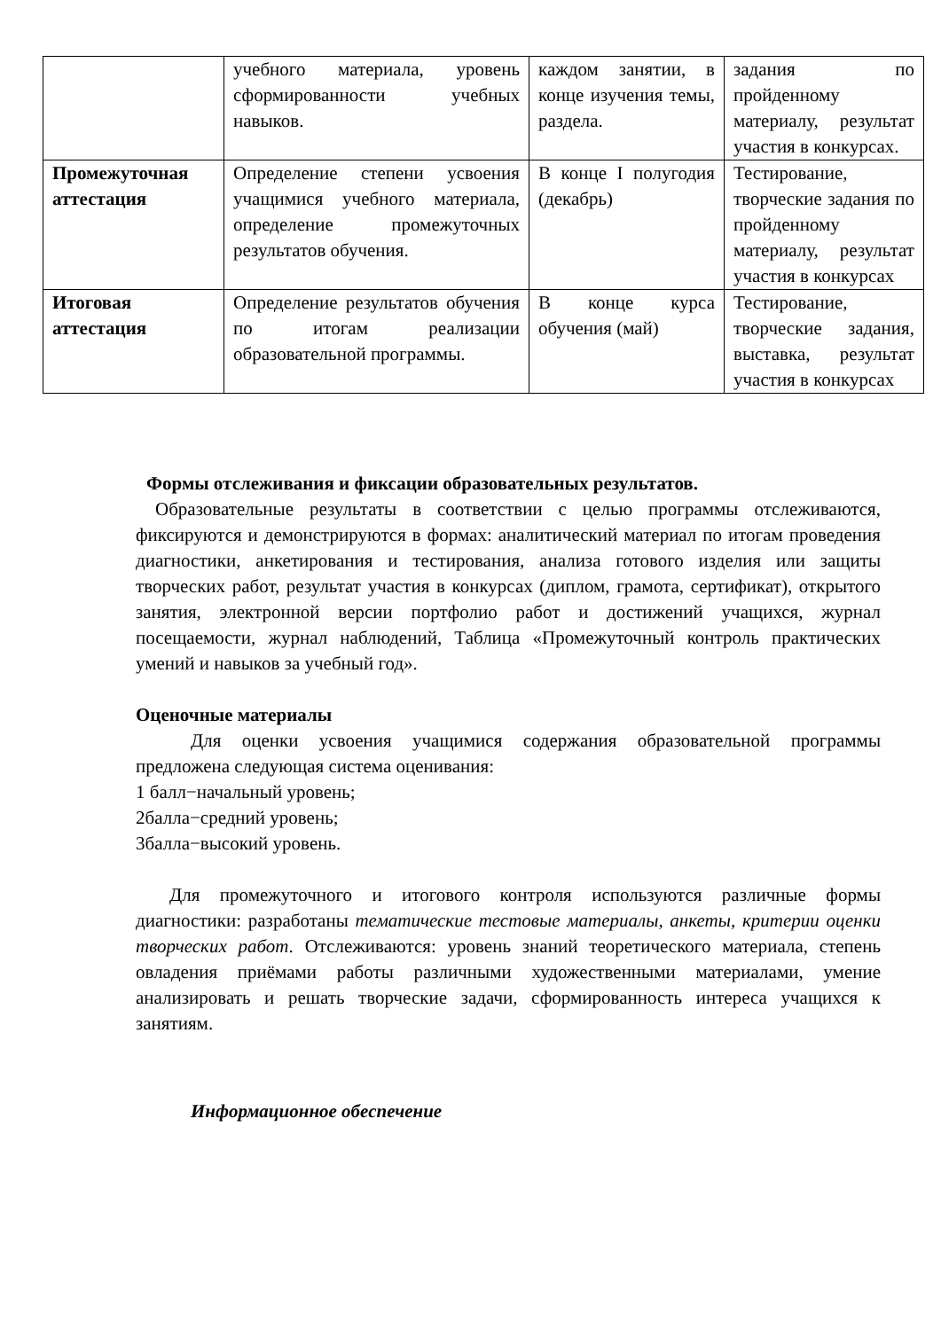| | учебного материала, уровень сформированности учебных навыков. | каждом занятии, в конце изучения темы, раздела. | задания по пройденному материалу, результат участия в конкурсах. |
| Промежуточная аттестация | Определение степени усвоения учащимися учебного материала, определение промежуточных результатов обучения. | В конце I полугодия (декабрь) | Тестирование, творческие задания по пройденному материалу, результат участия в конкурсах |
| Итоговая аттестация | Определение результатов обучения по итогам реализации образовательной программы. | В конце курса обучения (май) | Тестирование, творческие задания, выставка, результат участия в конкурсах |
Формы отслеживания и фиксации образовательных результатов.
Образовательные результаты в соответствии с целью программы отслеживаются, фиксируются и демонстрируются в формах: аналитический материал по итогам проведения диагностики, анкетирования и тестирования, анализа готового изделия или защиты творческих работ, результат участия в конкурсах (диплом, грамота, сертификат), открытого занятия, электронной версии портфолио работ и достижений учащихся, журнал посещаемости, журнал наблюдений, Таблица «Промежуточный контроль практических умений и навыков за учебный год».
Оценочные материалы
Для оценки усвоения учащимися содержания образовательной программы предложена следующая система оценивания:
1 балл−начальный уровень;
2балла−средний уровень;
3балла−высокий уровень.
Для промежуточного и итогового контроля используются различные формы диагностики: разработаны тематические тестовые материалы, анкеты, критерии оценки творческих работ. Отслеживаются: уровень знаний теоретического материала, степень овладения приёмами работы различными художественными материалами, умение анализировать и решать творческие задачи, сформированность интереса учащихся к занятиям.
Информационное обеспечение